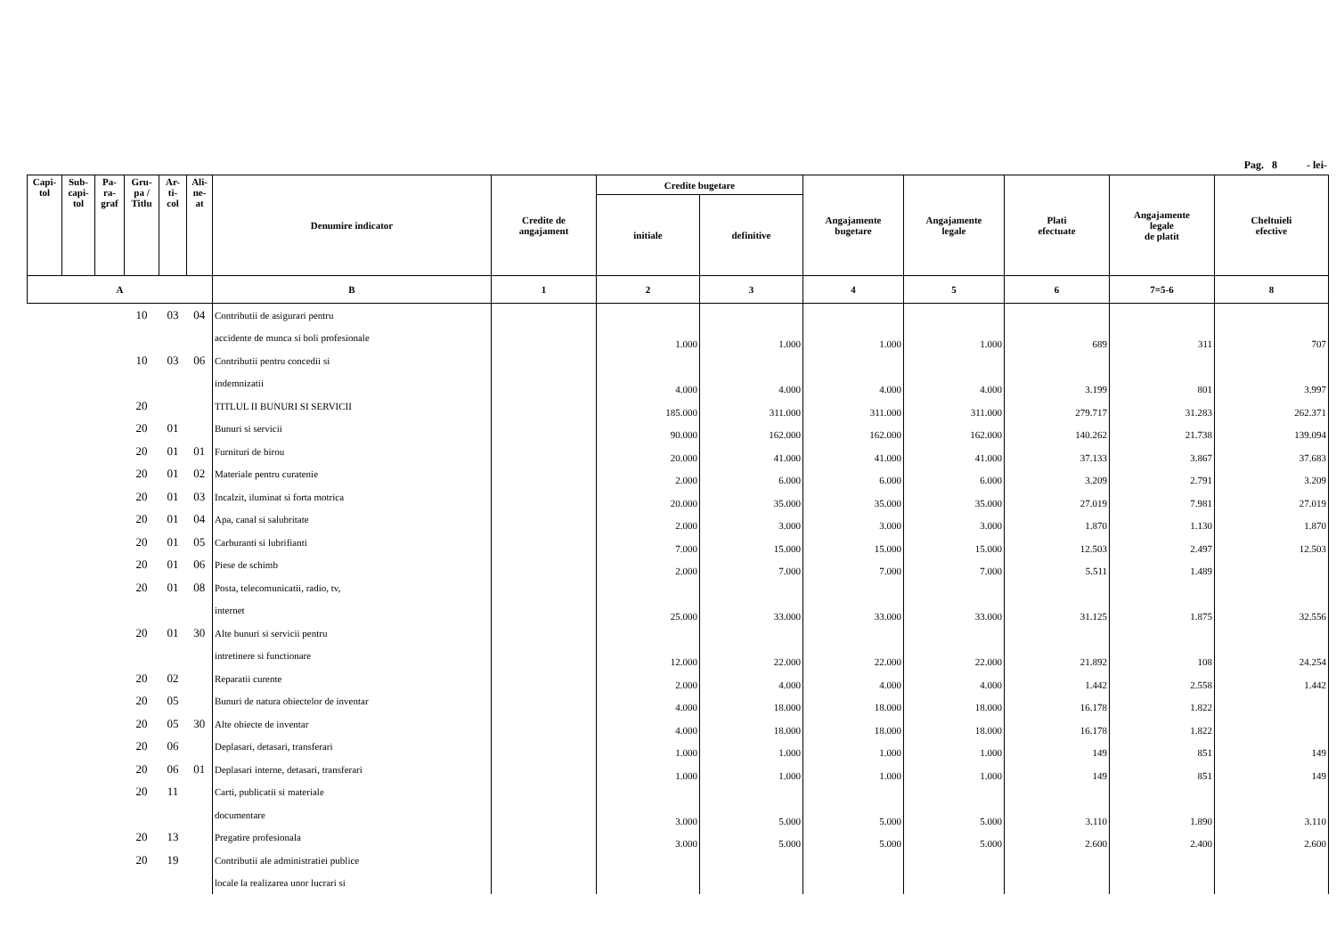Pag. 8 - lei-
| Capi- tol | Sub- capi- tol | Pa- ra- graf | Gru- pa / Titlu | Ar- ti- col | Ali- ne- at | Denumire indicator | Credite de angajament | Credite bugetare | | Angajamente bugetare | Angajamente legale | Plati efectuate | Angajamente legale de platit | Cheltuieli efective |
| --- | --- | --- | --- | --- | --- | --- | --- | --- | --- | --- | --- | --- | --- | --- |
| | | | | | | | | initiale | definitive | | | | | |
| A | | | | | | B | 1 | 2 | 3 | 4 | 5 | 6 | 7=5-6 | 8 |
| | | | 10 | 03 | 04 | Contributii de asigurari pentru | | | | | | | | |
| | | | | | | accidente de munca si boli profesionale | | 1.000 | 1.000 | 1.000 | 1.000 | 689 | 311 | 707 |
| | | | 10 | 03 | 06 | Contributii pentru concedii si | | | | | | | | |
| | | | | | | indemnizatii | | 4.000 | 4.000 | 4.000 | 4.000 | 3.199 | 801 | 3.997 |
| | | | 20 | | | TITLUL II BUNURI SI SERVICII | | 185.000 | 311.000 | 311.000 | 311.000 | 279.717 | 31.283 | 262.371 |
| | | | 20 | 01 | | Bunuri si servicii | | 90.000 | 162.000 | 162.000 | 162.000 | 140.262 | 21.738 | 139.094 |
| | | | 20 | 01 | 01 | Furnituri de birou | | 20.000 | 41.000 | 41.000 | 41.000 | 37.133 | 3.867 | 37.683 |
| | | | 20 | 01 | 02 | Materiale pentru curatenie | | 2.000 | 6.000 | 6.000 | 6.000 | 3.209 | 2.791 | 3.209 |
| | | | 20 | 01 | 03 | Incalzit, iluminat si forta motrica | | 20.000 | 35.000 | 35.000 | 35.000 | 27.019 | 7.981 | 27.019 |
| | | | 20 | 01 | 04 | Apa, canal si salubritate | | 2.000 | 3.000 | 3.000 | 3.000 | 1.870 | 1.130 | 1.870 |
| | | | 20 | 01 | 05 | Carburanti si lubrifianti | | 7.000 | 15.000 | 15.000 | 15.000 | 12.503 | 2.497 | 12.503 |
| | | | 20 | 01 | 06 | Piese de schimb | | 2.000 | 7.000 | 7.000 | 7.000 | 5.511 | 1.489 | |
| | | | 20 | 01 | 08 | Posta, telecomunicatii, radio, tv, | | | | | | | | |
| | | | | | | internet | | 25.000 | 33.000 | 33.000 | 33.000 | 31.125 | 1.875 | 32.556 |
| | | | 20 | 01 | 30 | Alte bunuri si servicii pentru | | | | | | | | |
| | | | | | | intretinere si functionare | | 12.000 | 22.000 | 22.000 | 22.000 | 21.892 | 108 | 24.254 |
| | | | 20 | 02 | | Reparatii curente | | 2.000 | 4.000 | 4.000 | 4.000 | 1.442 | 2.558 | 1.442 |
| | | | 20 | 05 | | Bunuri de natura obiectelor de inventar | | 4.000 | 18.000 | 18.000 | 18.000 | 16.178 | 1.822 | |
| | | | 20 | 05 | 30 | Alte obiecte de inventar | | 4.000 | 18.000 | 18.000 | 18.000 | 16.178 | 1.822 | |
| | | | 20 | 06 | | Deplasari, detasari, transferari | | 1.000 | 1.000 | 1.000 | 1.000 | 149 | 851 | 149 |
| | | | 20 | 06 | 01 | Deplasari interne, detasari, transferari | | 1.000 | 1.000 | 1.000 | 1.000 | 149 | 851 | 149 |
| | | | 20 | 11 | | Carti, publicatii si materiale | | | | | | | | |
| | | | | | | documentare | | 3.000 | 5.000 | 5.000 | 5.000 | 3.110 | 1.890 | 3.110 |
| | | | 20 | 13 | | Pregatire profesionala | | 3.000 | 5.000 | 5.000 | 5.000 | 2.600 | 2.400 | 2.600 |
| | | | 20 | 19 | | Contributii ale administratiei publice | | | | | | | | |
| | | | | | | locale la realizarea unor lucrari si | | | | | | | | |